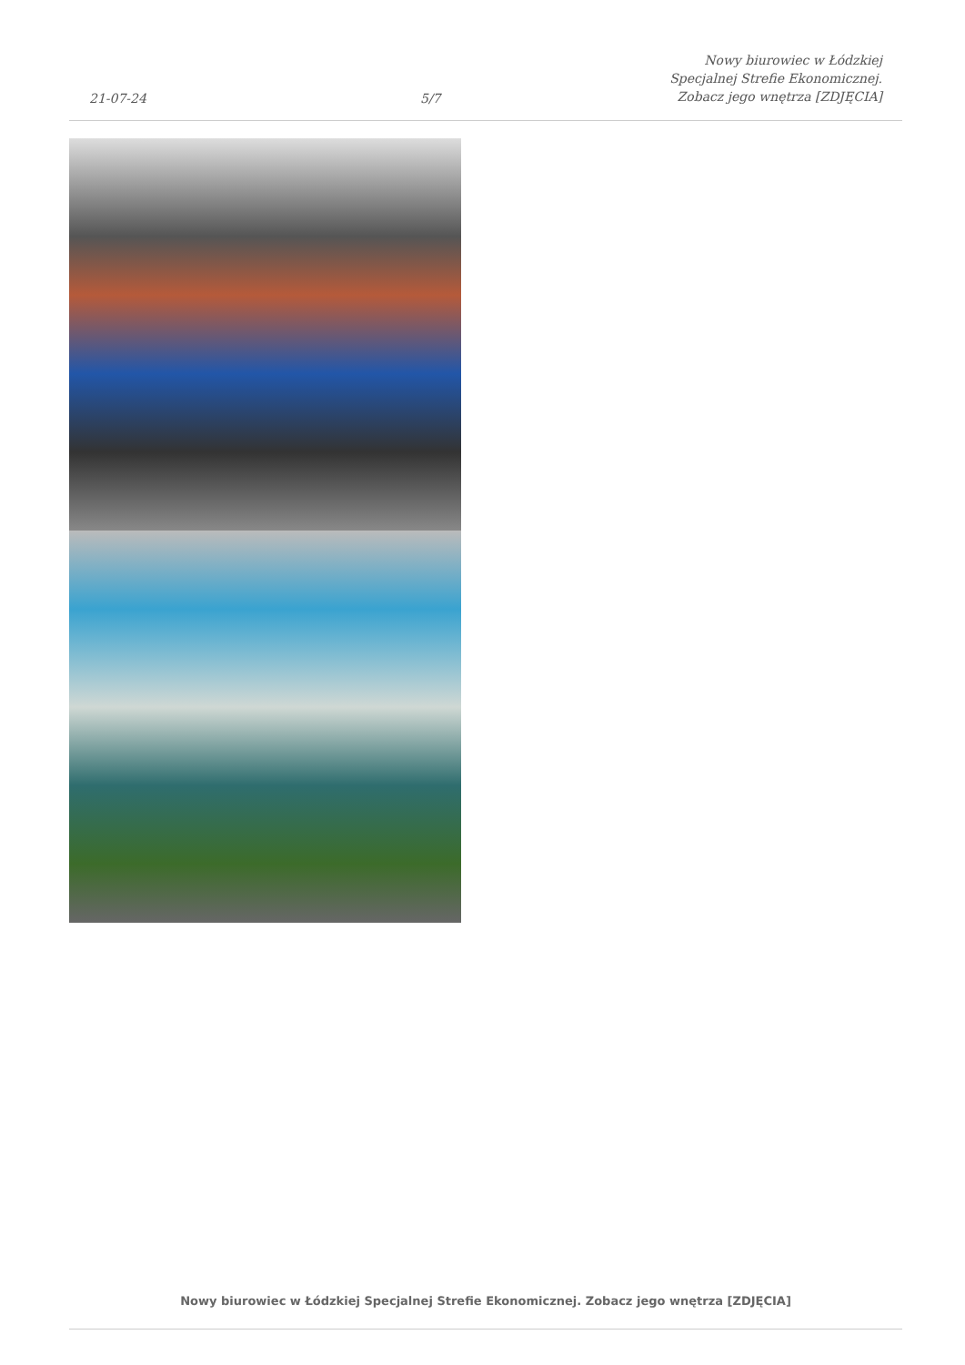21-07-24
5/7
Nowy biurowiec w Łódzkiej Specjalnej Strefie Ekonomicznej. Zobacz jego wnętrza [ZDJĘCIA]
Nowy biurowiec w Łódzkiej Specjalnej Strefie Ekonomicznej. Zobacz jego wnętrza [ZDJĘCIA]